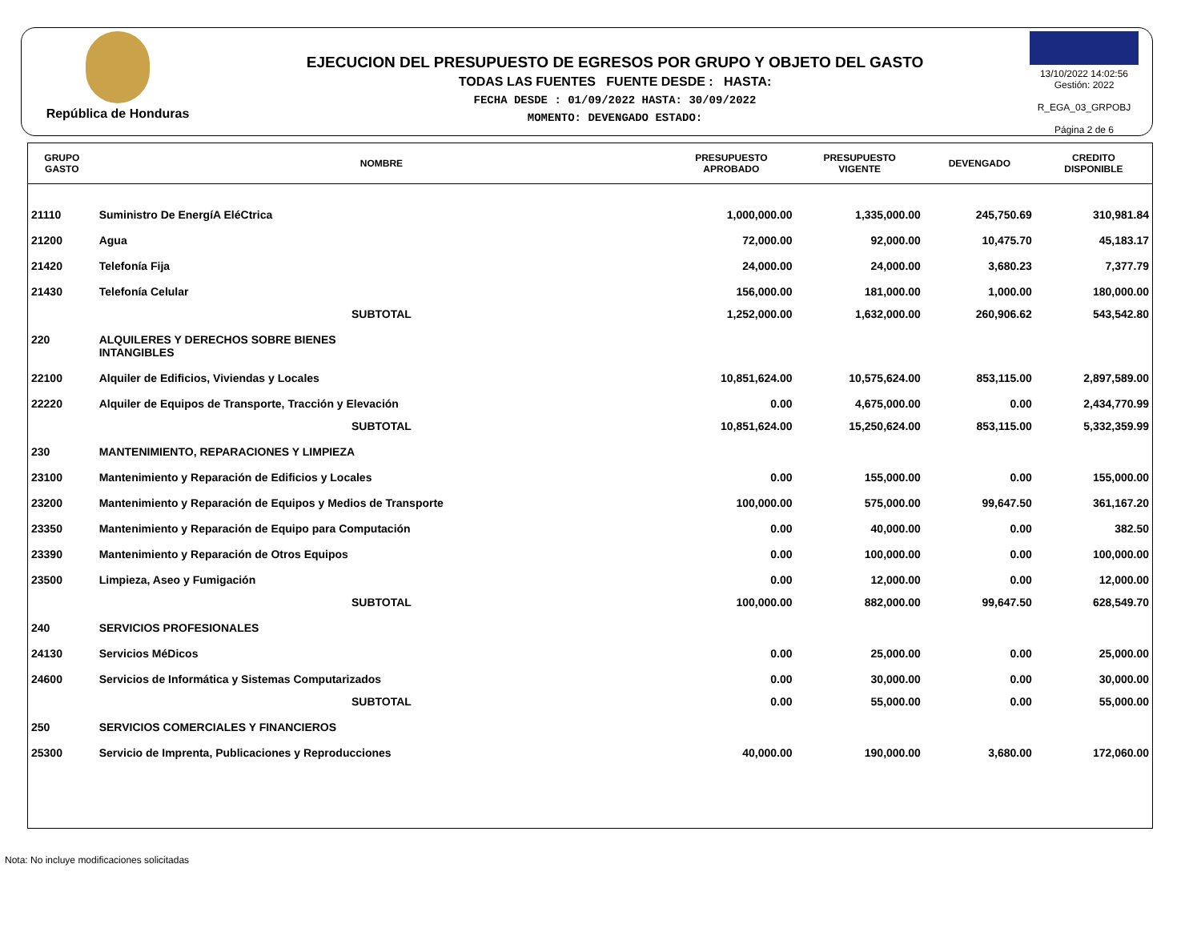República de Honduras
EJECUCION DEL PRESUPUESTO DE EGRESOS POR GRUPO Y OBJETO DEL GASTO
TODAS LAS FUENTES FUENTE DESDE : HASTA:
FECHA DESDE : 01/09/2022 HASTA: 30/09/2022
MOMENTO: DEVENGADO ESTADO:
13/10/2022 14:02:56
Gestión: 2022
R_EGA_03_GRPOBJ
Página 2 de 6
| GRUPO GASTO | NOMBRE | PRESUPUESTO APROBADO | PRESUPUESTO VIGENTE | DEVENGADO | CREDITO DISPONIBLE |
| --- | --- | --- | --- | --- | --- |
| 21110 | Suministro De EnergíA EléCtrica | 1,000,000.00 | 1,335,000.00 | 245,750.69 | 310,981.84 |
| 21200 | Agua | 72,000.00 | 92,000.00 | 10,475.70 | 45,183.17 |
| 21420 | Telefonía Fija | 24,000.00 | 24,000.00 | 3,680.23 | 7,377.79 |
| 21430 | Telefonía Celular | 156,000.00 | 181,000.00 | 1,000.00 | 180,000.00 |
| | SUBTOTAL | 1,252,000.00 | 1,632,000.00 | 260,906.62 | 543,542.80 |
| 220 | ALQUILERES Y DERECHOS SOBRE BIENES INTANGIBLES | | | | |
| 22100 | Alquiler de Edificios, Viviendas y Locales | 10,851,624.00 | 10,575,624.00 | 853,115.00 | 2,897,589.00 |
| 22220 | Alquiler de Equipos de Transporte, Tracción y Elevación | 0.00 | 4,675,000.00 | 0.00 | 2,434,770.99 |
| | SUBTOTAL | 10,851,624.00 | 15,250,624.00 | 853,115.00 | 5,332,359.99 |
| 230 | MANTENIMIENTO, REPARACIONES Y LIMPIEZA | | | | |
| 23100 | Mantenimiento y Reparación de Edificios y Locales | 0.00 | 155,000.00 | 0.00 | 155,000.00 |
| 23200 | Mantenimiento y Reparación de Equipos y Medios de Transporte | 100,000.00 | 575,000.00 | 99,647.50 | 361,167.20 |
| 23350 | Mantenimiento y Reparación de Equipo para Computación | 0.00 | 40,000.00 | 0.00 | 382.50 |
| 23390 | Mantenimiento y Reparación de Otros Equipos | 0.00 | 100,000.00 | 0.00 | 100,000.00 |
| 23500 | Limpieza, Aseo y Fumigación | 0.00 | 12,000.00 | 0.00 | 12,000.00 |
| | SUBTOTAL | 100,000.00 | 882,000.00 | 99,647.50 | 628,549.70 |
| 240 | SERVICIOS PROFESIONALES | | | | |
| 24130 | Servicios MéDicos | 0.00 | 25,000.00 | 0.00 | 25,000.00 |
| 24600 | Servicios de Informática y Sistemas Computarizados | 0.00 | 30,000.00 | 0.00 | 30,000.00 |
| | SUBTOTAL | 0.00 | 55,000.00 | 0.00 | 55,000.00 |
| 250 | SERVICIOS COMERCIALES Y FINANCIEROS | | | | |
| 25300 | Servicio de Imprenta, Publicaciones y Reproducciones | 40,000.00 | 190,000.00 | 3,680.00 | 172,060.00 |
Nota: No incluye modificaciones solicitadas